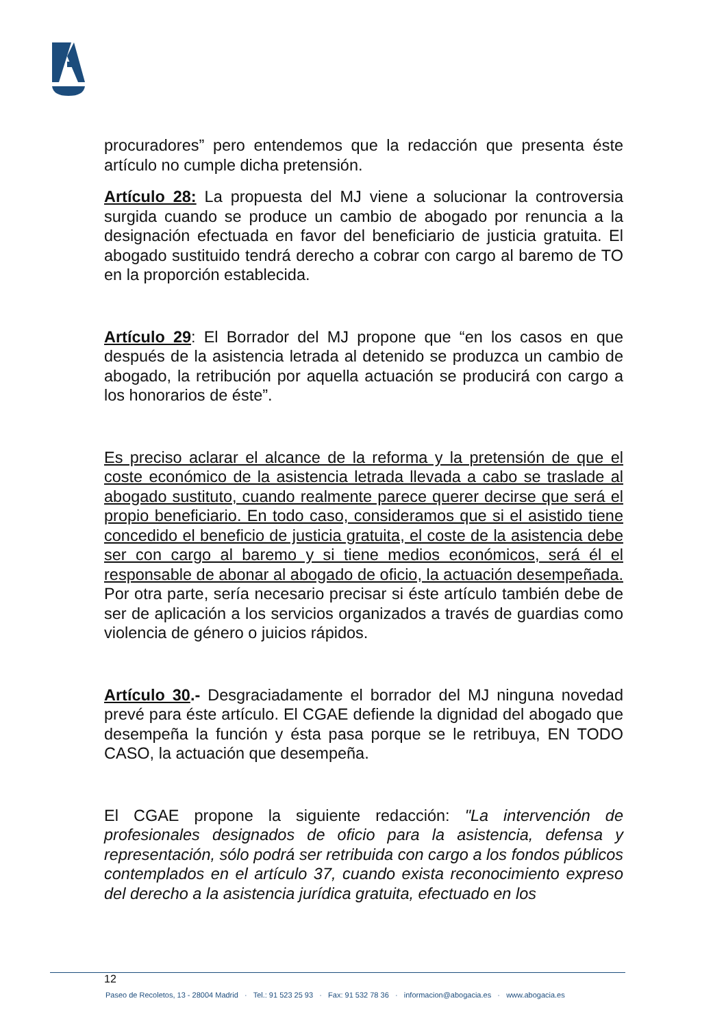procuradores” pero entendemos que la redacción que presenta éste artículo no cumple dicha pretensión.
Artículo 28: La propuesta del MJ viene a solucionar la controversia surgida cuando se produce un cambio de abogado por renuncia a la designación efectuada en favor del beneficiario de justicia gratuita. El abogado sustituido tendrá derecho a cobrar con cargo al baremo de TO en la proporción establecida.
Artículo 29: El Borrador del MJ propone que “en los casos en que después de la asistencia letrada al detenido se produzca un cambio de abogado, la retribución por aquella actuación se producirá con cargo a los honorarios de éste”.
Es preciso aclarar el alcance de la reforma y la pretensión de que el coste económico de la asistencia letrada llevada a cabo se traslade al abogado sustituto, cuando realmente parece querer decirse que será el propio beneficiario. En todo caso, consideramos que si el asistido tiene concedido el beneficio de justicia gratuita, el coste de la asistencia debe ser con cargo al baremo y si tiene medios económicos, será él el responsable de abonar al abogado de oficio, la actuación desempeñada. Por otra parte, sería necesario precisar si éste artículo también debe de ser de aplicación a los servicios organizados a través de guardias como violencia de género o juicios rápidos.
Artículo 30.- Desgraciadamente el borrador del MJ ninguna novedad prevé para éste artículo. El CGAE defiende la dignidad del abogado que desempeña la función y ésta pasa porque se le retribuya, EN TODO CASO, la actuación que desempeña.
El CGAE propone la siguiente redacción: "La intervención de profesionales designados de oficio para la asistencia, defensa y representación, sólo podrá ser retribuida con cargo a los fondos públicos contemplados en el artículo 37, cuando exista reconocimiento expreso del derecho a la asistencia jurídica gratuita, efectuado en los
12
Paseo de Recoletos, 13 - 28004 Madrid · Tel.: 91 523 25 93 · Fax: 91 532 78 36 · informacion@abogacia.es · www.abogacia.es